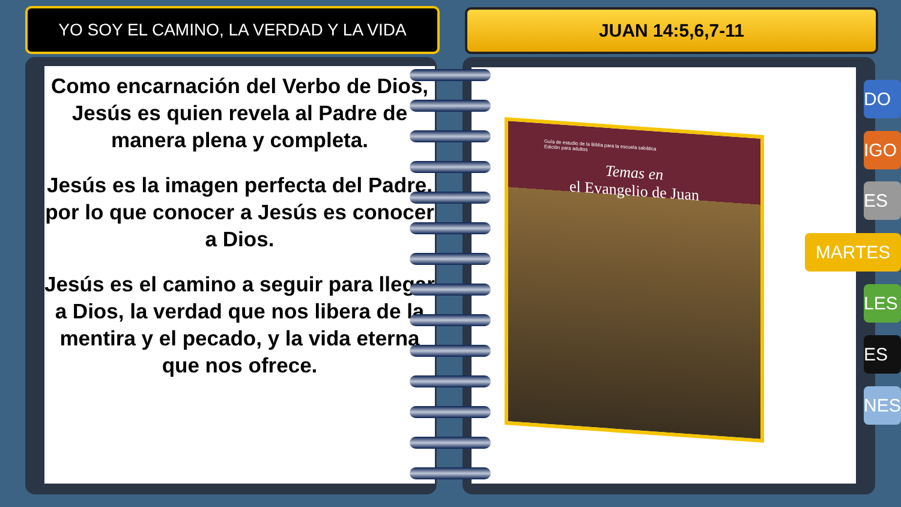YO SOY EL CAMINO, LA VERDAD Y LA VIDA JUAN 14:5,6,7-11
Como encarnación del Verbo de Dios, Jesús es quien revela al Padre de manera plena y completa.
Jesús es la imagen perfecta del Padre, por lo que conocer a Jesús es conocer a Dios.
Jesús es el camino a seguir para llegar a Dios, la verdad que nos libera de la mentira y el pecado, y la vida eterna que nos ofrece.
Guía de estudio de la Biblia para la escuela sabática
Edición para adultos
Temas en
el Evangelio de Juan
DO
IGO
ES
MARTES
LES
ES
NES